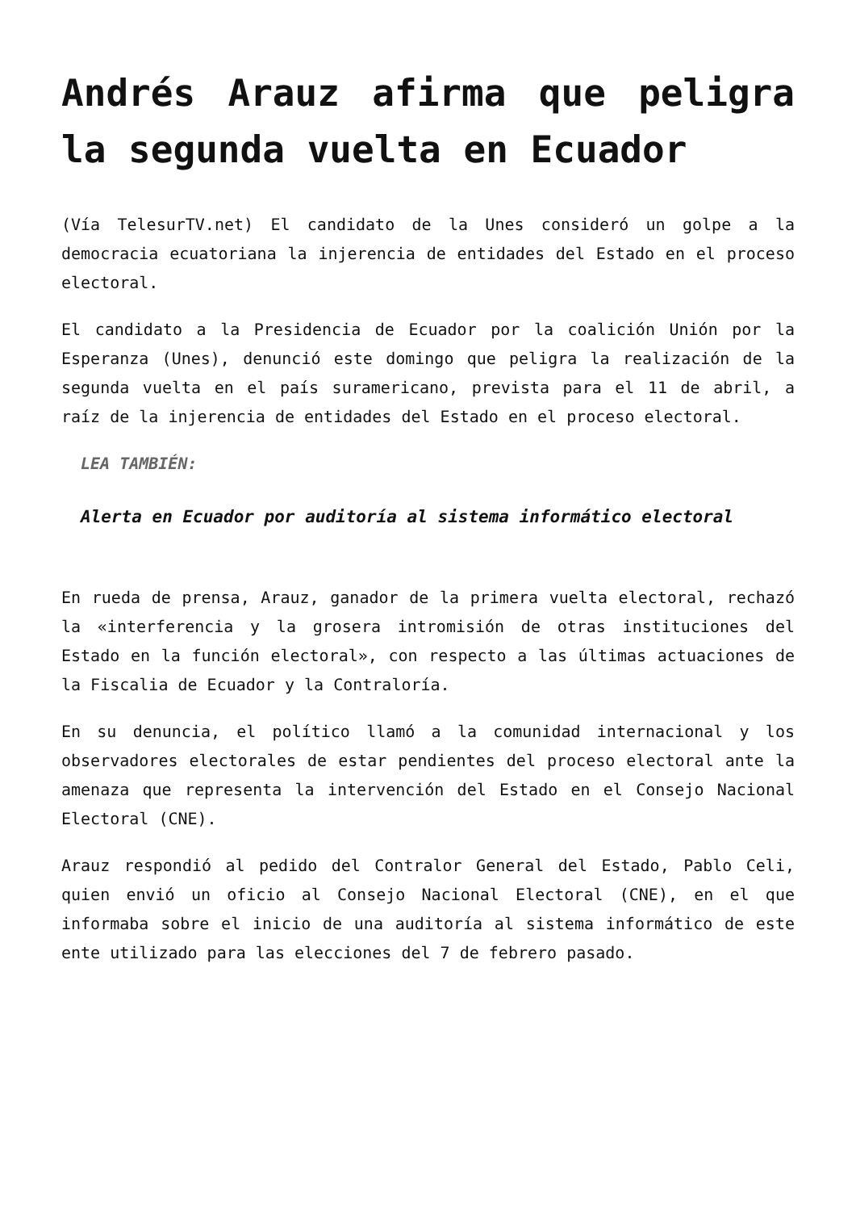Andrés Arauz afirma que peligra la segunda vuelta en Ecuador
(Vía TelesurTV.net) El candidato de la Unes consideró un golpe a la democracia ecuatoriana la injerencia de entidades del Estado en el proceso electoral.
El candidato a la Presidencia de Ecuador por la coalición Unión por la Esperanza (Unes), denunció este domingo que peligra la realización de la segunda vuelta en el país suramericano, prevista para el 11 de abril, a raíz de la injerencia de entidades del Estado en el proceso electoral.
LEA TAMBIÉN:
Alerta en Ecuador por auditoría al sistema informático electoral
En rueda de prensa, Arauz, ganador de la primera vuelta electoral, rechazó la «interferencia y la grosera intromisión de otras instituciones del Estado en la función electoral», con respecto a las últimas actuaciones de la Fiscalia de Ecuador y la Contraloría.
En su denuncia, el político llamó a la comunidad internacional y los observadores electorales de estar pendientes del proceso electoral ante la amenaza que representa la intervención del Estado en el Consejo Nacional Electoral (CNE).
Arauz respondió al pedido del Contralor General del Estado, Pablo Celi, quien envió un oficio al Consejo Nacional Electoral (CNE), en el que informaba sobre el inicio de una auditoría al sistema informático de este ente utilizado para las elecciones del 7 de febrero pasado.